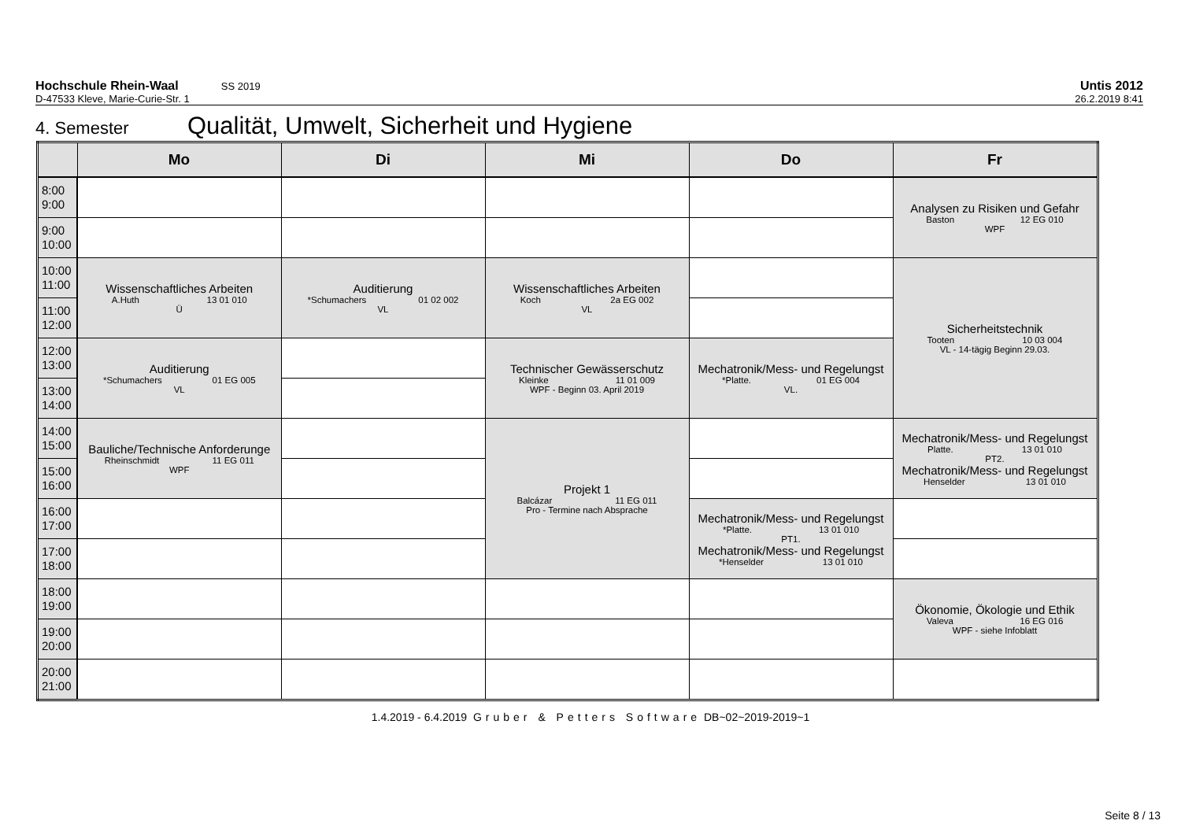Hochschule Rhein-Waal SS 2019 Untis 2012
D-47533 Kleve, Marie-Curie-Str. 1 26.2.2019 8:41
4. Semester Qualität, Umwelt, Sicherheit und Hygiene
| | Mo | Di | Mi | Do | Fr |
| --- | --- | --- | --- | --- | --- |
| 8:00 9:00 | | | | | Analysen zu Risiken und Gefahr Baston 12 EG 010 WPF |
| 9:00 10:00 | | | | | |
| 10:00 11:00 | Wissenschaftliches Arbeiten A.Huth 13 01 010 Ü | Auditierung *Schumachers 01 02 002 VL | Wissenschaftliches Arbeiten Koch 2a EG 002 VL | | Sicherheitstechnik Tooten 10 03 004 VL - 14-tägig Beginn 29.03. |
| 11:00 12:00 | | | | | |
| 12:00 13:00 | Auditierung *Schumachers 01 EG 005 VL | | Technischer Gewässerschutz Kleinke 11 01 009 WPF - Beginn 03. April 2019 | Mechatronik/Mess- und Regelungst *Platte. 01 EG 004 VL. | |
| 13:00 14:00 | | | | | |
| 14:00 15:00 | Bauliche/Technische Anforderunge Rheinschmidt 11 EG 011 WPF | | Projekt 1 Balcázar 11 EG 011 Pro - Termine nach Absprache | | Mechatronik/Mess- und Regelungst Platte. 13 01 010 PT2. Mechatronik/Mess- und Regelungst Henselder 13 01 010 |
| 15:00 16:00 | | | | | |
| 16:00 17:00 | | | | Mechatronik/Mess- und Regelungst *Platte. 13 01 010 PT1. Mechatronik/Mess- und Regelungst *Henselder 13 01 010 | |
| 17:00 18:00 | | | | | |
| 18:00 19:00 | | | | | Ökonomie, Ökologie und Ethik Valeva 16 EG 016 WPF - siehe Infoblatt |
| 19:00 20:00 | | | | | |
| 20:00 21:00 | | | | | |
1.4.2019 - 6.4.2019 Gruber & Petters Software DB~02~2019-2019~1
Seite 8 / 13